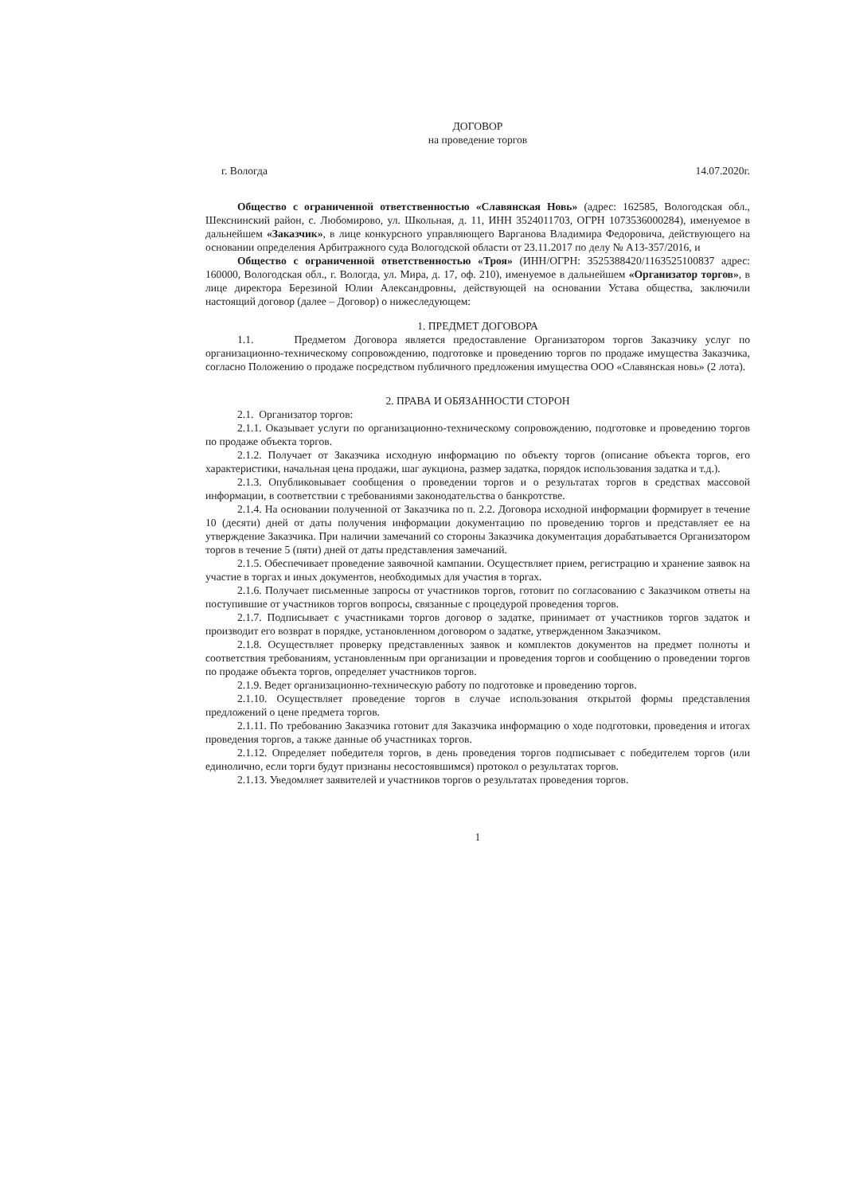ДОГОВОР
на проведение торгов
г. Вологда 14.07.2020г.
Общество с ограниченной ответственностью «Славянская Новь» (адрес: 162585, Вологодская обл., Шекснинский район, с. Любомирово, ул. Школьная, д. 11, ИНН 3524011703, ОГРН 1073536000284), именуемое в дальнейшем «Заказчик», в лице конкурсного управляющего Варганова Владимира Федоровича, действующего на основании определения Арбитражного суда Вологодской области от 23.11.2017 по делу № А13-357/2016, и
Общество с ограниченной ответственностью «Троя» (ИНН/ОГРН: 3525388420/1163525100837 адрес: 160000, Вологодская обл., г. Вологда, ул. Мира, д. 17, оф. 210), именуемое в дальнейшем «Организатор торгов», в лице директора Березиной Юлии Александровны, действующей на основании Устава общества, заключили настоящий договор (далее – Договор) о нижеследующем:
1. ПРЕДМЕТ ДОГОВОРА
1.1. Предметом Договора является предоставление Организатором торгов Заказчику услуг по организационно-техническому сопровождению, подготовке и проведению торгов по продаже имущества Заказчика, согласно Положению о продаже посредством публичного предложения имущества ООО «Славянская новь» (2 лота).
2. ПРАВА И ОБЯЗАННОСТИ СТОРОН
2.1. Организатор торгов:
2.1.1. Оказывает услуги по организационно-техническому сопровождению, подготовке и проведению торгов по продаже объекта торгов.
2.1.2. Получает от Заказчика исходную информацию по объекту торгов (описание объекта торгов, его характеристики, начальная цена продажи, шаг аукциона, размер задатка, порядок использования задатка и т.д.).
2.1.3. Опубликовывает сообщения о проведении торгов и о результатах торгов в средствах массовой информации, в соответствии с требованиями законодательства о банкротстве.
2.1.4. На основании полученной от Заказчика по п. 2.2. Договора исходной информации формирует в течение 10 (десяти) дней от даты получения информации документацию по проведению торгов и представляет ее на утверждение Заказчика. При наличии замечаний со стороны Заказчика документация дорабатывается Организатором торгов в течение 5 (пяти) дней от даты представления замечаний.
2.1.5. Обеспечивает проведение заявочной кампании. Осуществляет прием, регистрацию и хранение заявок на участие в торгах и иных документов, необходимых для участия в торгах.
2.1.6. Получает письменные запросы от участников торгов, готовит по согласованию с Заказчиком ответы на поступившие от участников торгов вопросы, связанные с процедурой проведения торгов.
2.1.7. Подписывает с участниками торгов договор о задатке, принимает от участников торгов задаток и производит его возврат в порядке, установленном договором о задатке, утвержденном Заказчиком.
2.1.8. Осуществляет проверку представленных заявок и комплектов документов на предмет полноты и соответствия требованиям, установленным при организации и проведения торгов и сообщению о проведении торгов по продаже объекта торгов, определяет участников торгов.
2.1.9. Ведет организационно-техническую работу по подготовке и проведению торгов.
2.1.10. Осуществляет проведение торгов в случае использования открытой формы представления предложений о цене предмета торгов.
2.1.11. По требованию Заказчика готовит для Заказчика информацию о ходе подготовки, проведения и итогах проведения торгов, а также данные об участниках торгов.
2.1.12. Определяет победителя торгов, в день проведения торгов подписывает с победителем торгов (или единолично, если торги будут признаны несостоявшимся) протокол о результатах торгов.
2.1.13. Уведомляет заявителей и участников торгов о результатах проведения торгов.
1